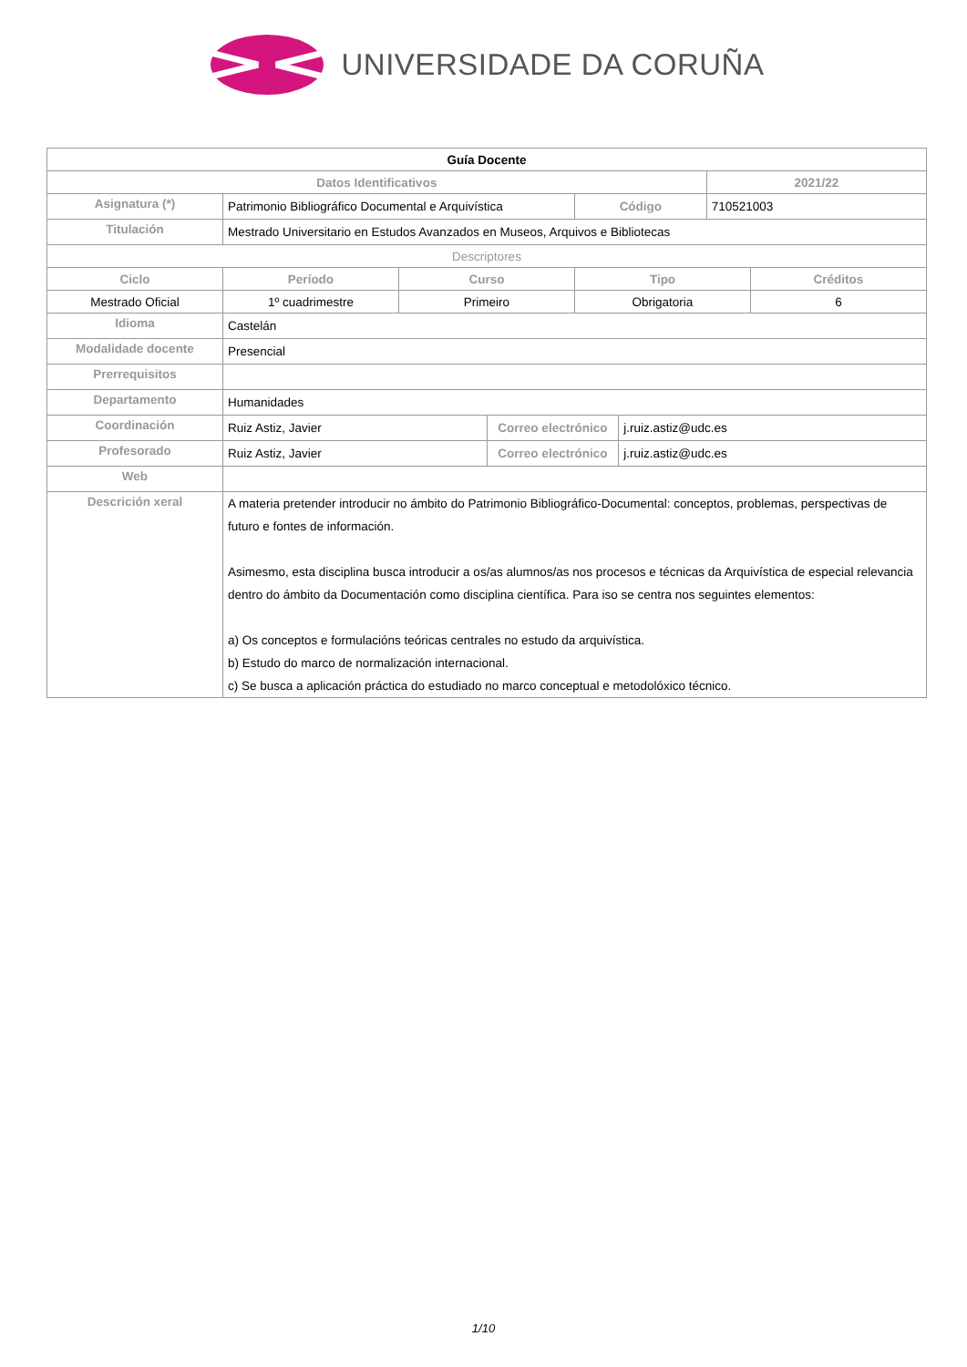UNIVERSIDADE DA CORUÑA
| Guía Docente | | | | | | | |
| Datos Identificativos | | | | | | 2021/22 | |
| Asignatura (*) | Patrimonio Bibliográfico Documental e Arquivística | | | Código | | 710521003 | |
| Titulación | Mestrado Universitario en Estudos Avanzados en Museos, Arquivos e Bibliotecas | | | | | | |
| Descriptores | | | | | | | |
| Ciclo | Período | Curso | | Tipo | | | Créditos |
| Mestrado Oficial | 1º cuadrimestre | Primeiro | | Obrigatoria | | | 6 |
| Idioma | Castelán | | | | | | |
| Modalidade docente | Presencial | | | | | | |
| Prerrequisitos | | | | | | | |
| Departamento | Humanidades | | | | | | |
| Coordinación | Ruiz Astiz, Javier | | Correo electrónico | | j.ruiz.astiz@udc.es | | |
| Profesorado | Ruiz Astiz, Javier | | Correo electrónico | | j.ruiz.astiz@udc.es | | |
| Web | | | | | | | |
| Descrición xeral | A materia pretender introducir no ámbito do Patrimonio Bibliográfico-Documental: conceptos, problemas, perspectivas de futuro e fontes de información. Asimesmo, esta disciplina busca introducir a os/as alumnos/as nos procesos e técnicas da Arquivística de especial relevancia dentro do ámbito da Documentación como disciplina científica. Para iso se centra nos seguintes elementos: a) Os conceptos e formulacións teóricas centrales no estudo da arquivística. b) Estudo do marco de normalización internacional. c) Se busca a aplicación práctica do estudiado no marco conceptual e metodolóxico técnico. | | | | | | |
1/10